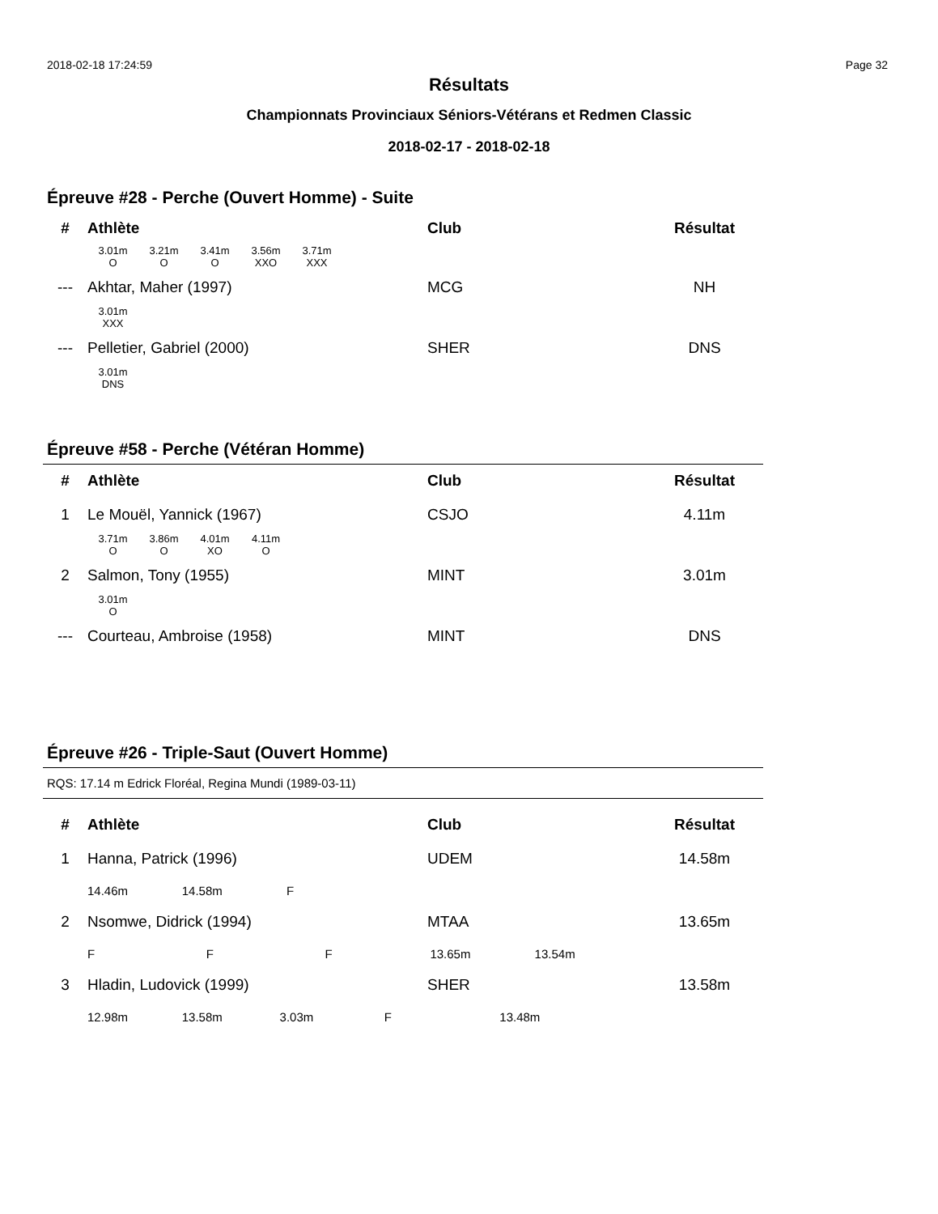2018-02-18 17:24:59 Page 32
Résultats
Championnats Provinciaux Séniors-Vétérans et Redmen Classic
2018-02-17 - 2018-02-18
Épreuve #28 - Perche (Ouvert Homme) - Suite
| # | Athlète | Club | Résultat |
| --- | --- | --- | --- |
| | 3.01m O 3.21m O 3.41m O 3.56m XXO 3.71m XXX | | |
| --- | Akhtar, Maher (1997) | MCG | NH |
| | 3.01m XXX | | |
| --- | Pelletier, Gabriel (2000) | SHER | DNS |
| | 3.01m DNS | | |
Épreuve #58 - Perche (Vétéran Homme)
| # | Athlète | Club | Résultat |
| --- | --- | --- | --- |
| 1 | Le Mouël, Yannick (1967) | CSJO | 4.11m |
| | 3.71m O 3.86m O 4.01m XO 4.11m O | | |
| 2 | Salmon, Tony (1955) | MINT | 3.01m |
| | 3.01m O | | |
| --- | Courteau, Ambroise (1958) | MINT | DNS |
Épreuve #26 - Triple-Saut (Ouvert Homme)
RQS: 17.14 m Edrick Floréal, Regina Mundi (1989-03-11)
| # | Athlète | Club | Résultat |
| --- | --- | --- | --- |
| 1 | Hanna, Patrick (1996) | UDEM | 14.58m |
| | 14.46m 14.58m F | | |
| 2 | Nsomwe, Didrick (1994) | MTAA | 13.65m |
| | F F F 13.65m 13.54m | | |
| 3 | Hladin, Ludovick (1999) | SHER | 13.58m |
| | 12.98m 13.58m 3.03m F 13.48m | | |